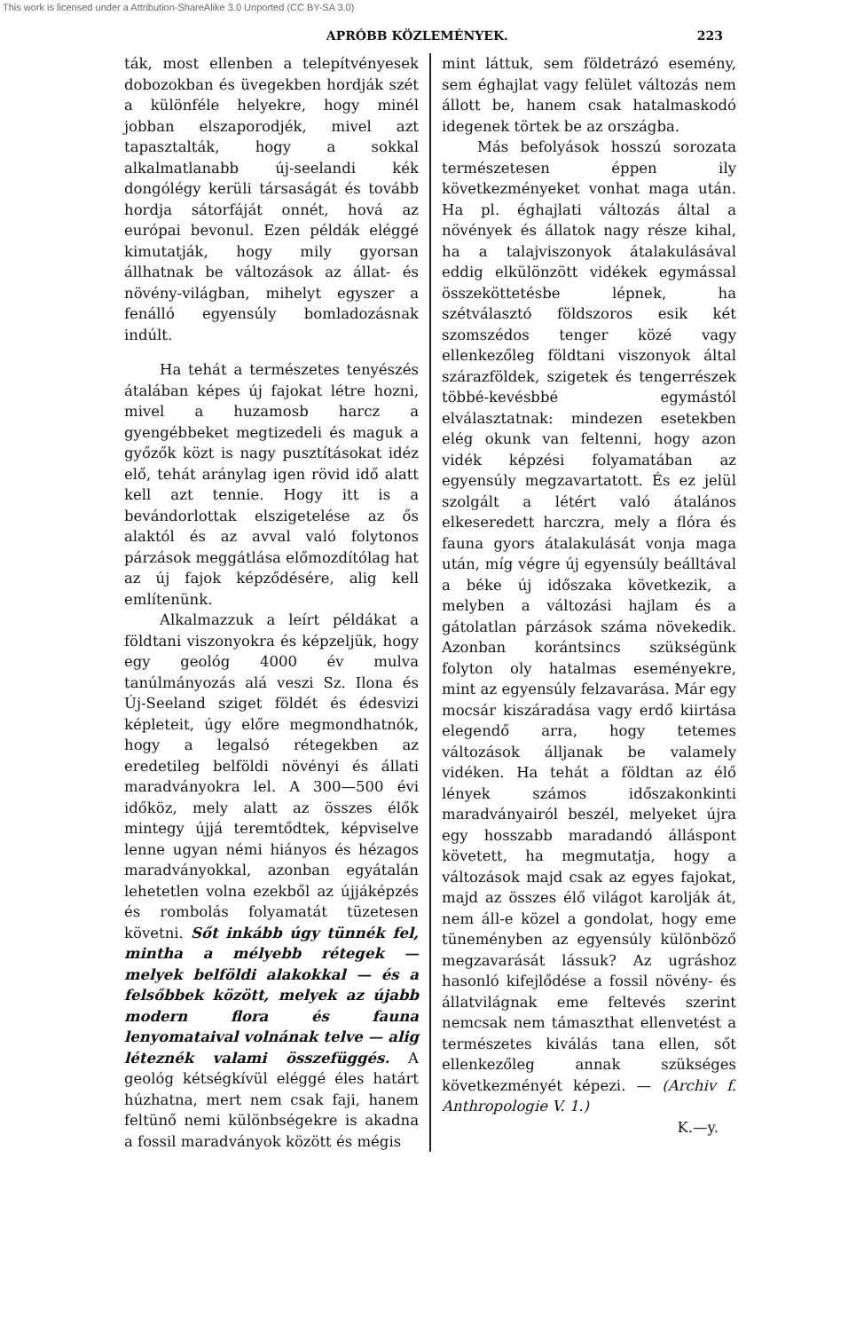This work is licensed under a Attribution-ShareAlike 3.0 Unported (CC BY-SA 3.0)
APRÓBB KÖZLEMÉNYEK. 223
ták, most ellenben a telepítvényesek dobozokban és üvegekben hordják szét a különféle helyekre, hogy minél jobban elszaporodjék, mivel azt tapasztalták, hogy a sokkal alkalmatlanabb új-seelandi kék dongólégy kerüli társaságát és tovább hordja sátorfáját onnét, hová az európai bevonul. Ezen példák eléggé kimutatják, hogy mily gyorsan állhatnak be változások az állat- és növény-világban, mihelyt egyszer a fenálló egyensúly bomladozásnak indúlt.
Ha tehát a természetes tenyészés átalában képes új fajokat létre hozni, mivel a huzamosb harcz a gyengébbeket megtizedeli és maguk a győzők közt is nagy pusztításokat idéz elő, tehát aránylag igen rövid idő alatt kell azt tennie. Hogy itt is a bevándorlottak elszigetelése az ős alaktól és az avval való folytonos párzások meggátlása előmozdítólag hat az új fajok képződésére, alig kell említenünk.
Alkalmazzuk a leírt példákat a földtani viszonyokra és képzeljük, hogy egy geológ 4000 év mulva tanúlmányozás alá veszi Sz. Ilona és Új-Seeland sziget földét és édesvizi képleteit, úgy előre megmondhatnók, hogy a legalsó rétegekben az eredetileg belföldi növényi és állati maradványokra lel. A 300—500 évi időköz, mely alatt az összes élők mintegy újjá teremtődtek, képviselve lenne ugyan némi hiányos és hézagos maradványokkal, azonban egyátalán lehetetlen volna ezekből az újjáképzés és rombolás folyamatát tüzetesen követni. Sőt inkább úgy tünnék fel, mintha a mélyebb rétegek — melyek belföldi alakokkal — és a felsőbbek között, melyek az újabb modern flora és fauna lenyomataival volnának telve — alig léteznék valami összefüggés. A geológ kétségkívül eléggé éles határt húzhatna, mert nem csak faji, hanem feltünő nemi különbségekre is akadna a fossil maradványok között és mégis
mint láttuk, sem földetrázó esemény, sem éghajlat vagy felület változás nem állott be, hanem csak hatalmaskodó idegenek törtek be az országba.
Más befolyások hosszú sorozata természetesen éppen ily következményeket vonhat maga után. Ha pl. éghajlati változás által a növények és állatok nagy része kihal, ha a talajviszonyok átalakulásával eddig elkülönzött vidékek egymással összeköttetésbe lépnek, ha szétválasztó földszoros esik két szomszédos tenger közé vagy ellenkezőleg földtani viszonyok által szárazföldek, szigetek és tengerrészek többé-kevésbbé egymástól elválasztatnak: mindezen esetekben elég okunk van feltenni, hogy azon vidék képzési folyamatában az egyensúly megzavartatott. És ez jelül szolgált a létért való átalános elkeseredett harczra, mely a flóra és fauna gyors átalakulását vonja maga után, míg végre új egyensúly beálltával a béke új időszaka következik, a melyben a változási hajlam és a gátolatlan párzások száma növekedik. Azonban koránt­sincs szükségünk folyton oly hatalmas eseményekre, mint az egyensúly felzavarása. Már egy mocsár kiszáradása vagy erdő kiirtása elegendő arra, hogy tetemes változások álljanak be valamely vidéken. Ha tehát a földtan az élő lények számos időszakonkinti maradványairól beszél, melyeket újra egy hosszabb maradandó álláspont követett, ha megmutatja, hogy a változások majd csak az egyes fajokat, majd az összes élő világot karolják át, nem áll-e közel a gondolat, hogy eme tüneményben az egyensúly különböző megzavarását lássuk? Az ugráshoz hasonló kifejlődése a fossil növény- és állatvilágnak eme feltevés szerint nemcsak nem támaszthat ellenvetést a természetes kiválás tana ellen, sőt ellenkezőleg annak szükséges következményét képezi. — (Archiv f. Anthropologie V. 1.)
K.—y.